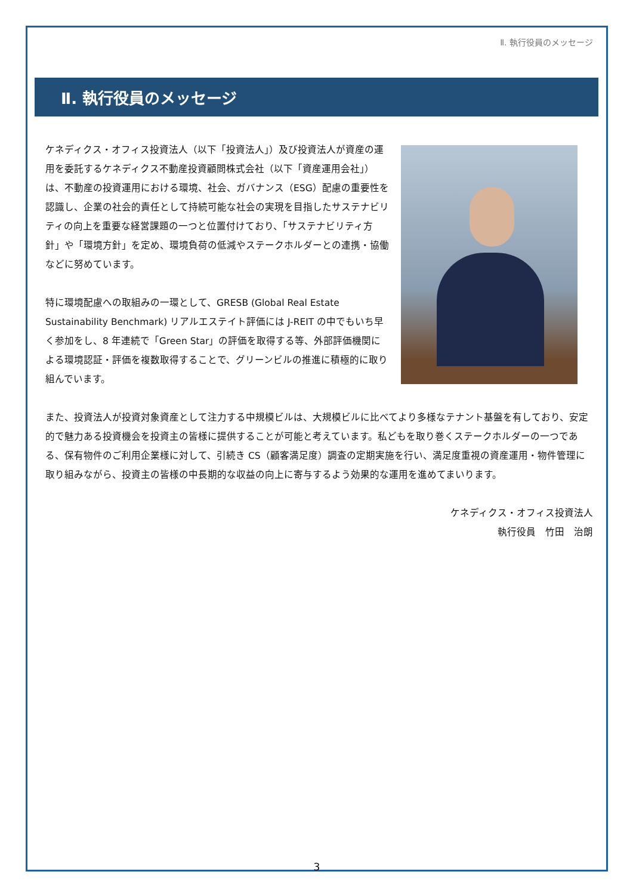Ⅱ. 執行役員のメッセージ
Ⅱ. 執行役員のメッセージ
ケネディクス・オフィス投資法人（以下「投資法人」）及び投資法人が資産の運用を委託するケネディクス不動産投資顧問株式会社（以下「資産運用会社」）は、不動産の投資運用における環境、社会、ガバナンス（ESG）配慮の重要性を認識し、企業の社会的責任として持続可能な社会の実現を目指したサステナビリティの向上を重要な経営課題の一つと位置付けており、「サステナビリティ方針」や「環境方針」を定め、環境負荷の低減やステークホルダーとの連携・協働などに努めています。
特に環境配慮への取組みの一環として、GRESB (Global Real Estate Sustainability Benchmark) リアルエステイト評価には J-REIT の中でもいち早く参加をし、8 年連続で「Green Star」の評価を取得する等、外部評価機関による環境認証・評価を複数取得することで、グリーンビルの推進に積極的に取り組んでいます。
また、投資法人が投資対象資産として注力する中規模ビルは、大規模ビルに比べてより多様なテナント基盤を有しており、安定的で魅力ある投資機会を投資主の皆様に提供することが可能と考えています。私どもを取り巻くステークホルダーの一つである、保有物件のご利用企業様に対して、引続き CS（顧客満足度）調査の定期実施を行い、満足度重視の資産運用・物件管理に取り組みながら、投資主の皆様の中長期的な収益の向上に寄与するよう効果的な運用を進めてまいります。
ケネディクス・オフィス投資法人
執行役員　竹田　治朗
3